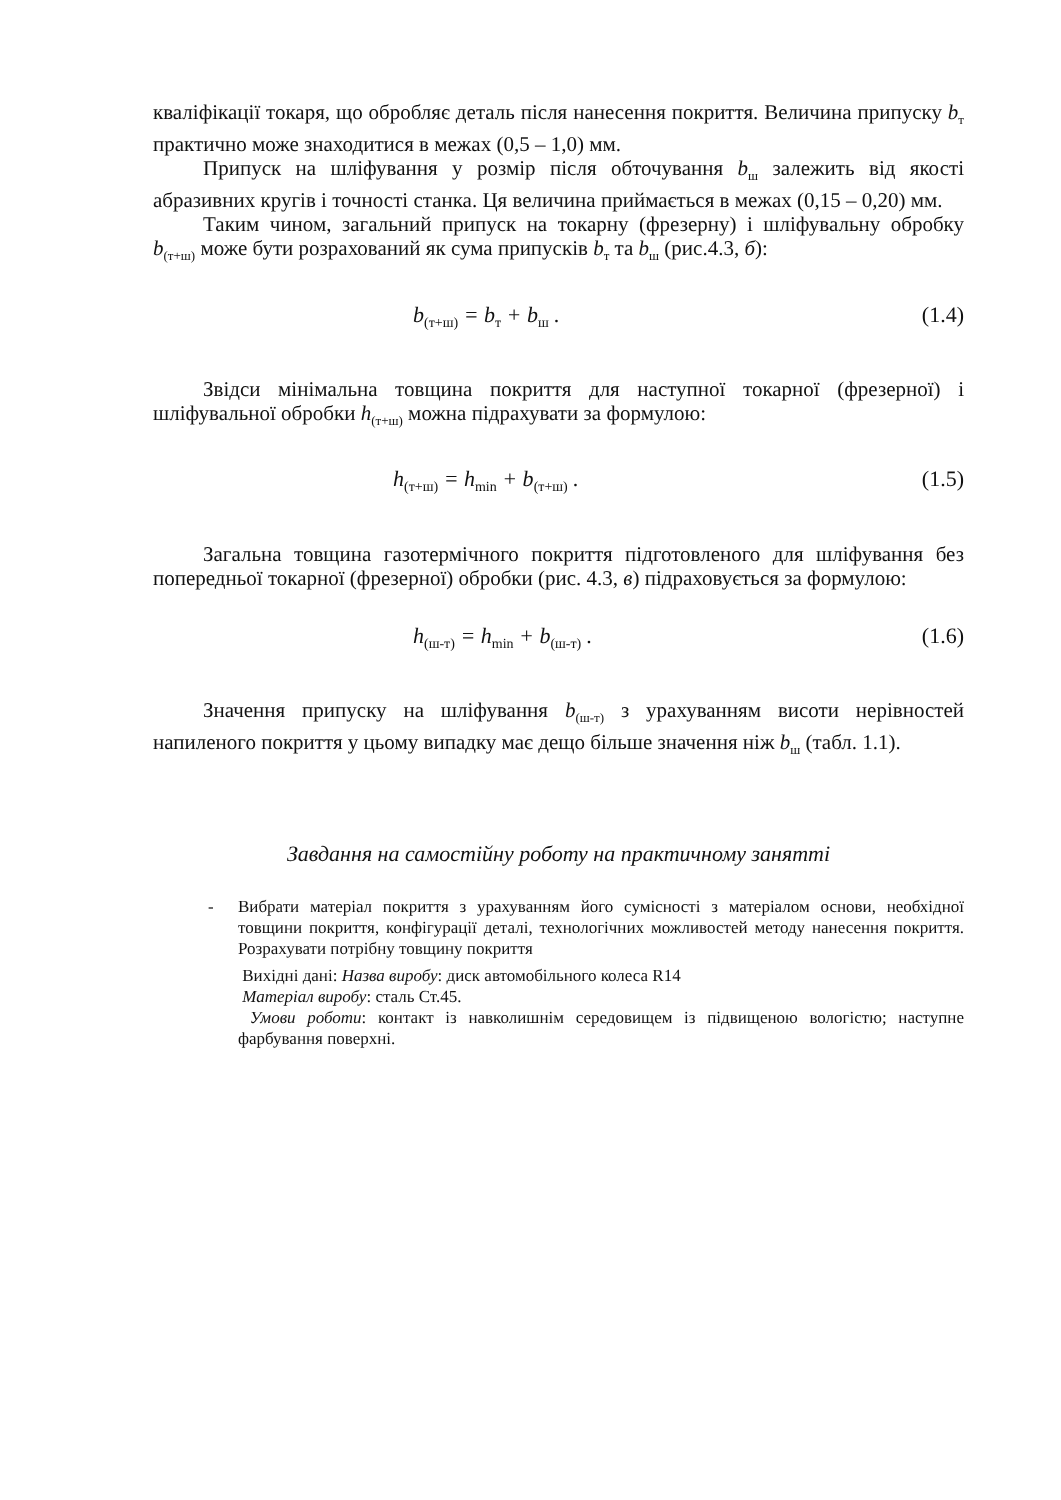кваліфікації токаря, що обробляє деталь після нанесення покриття. Величина припуску b<sub>т</sub> практично може знаходитися в межах (0,5 – 1,0) мм.
Припуск на шліфування у розмір після обточування b<sub>ш</sub> залежить від якості абразивних кругів і точності станка. Ця величина приймається в межах (0,15 – 0,20) мм.
Таким чином, загальний припуск на токарну (фрезерну) і шліфувальну обробку b<sub>(т+ш)</sub> може бути розрахований як сума припусків b<sub>т</sub> та b<sub>ш</sub> (рис.4.3, б):
b<sub>(т+ш)</sub> = b<sub>т</sub> + b<sub>ш</sub> . (1.4)
Звідси мінімальна товщина покриття для наступної токарної (фрезерної) і шліфувальної обробки h<sub>(т+ш)</sub> можна підрахувати за формулою:
h<sub>(т+ш)</sub> = h<sub>min</sub> + b<sub>(т+ш)</sub> . (1.5)
Загальна товщина газотермічного покриття підготовленого для шліфування без попередньої токарної (фрезерної) обробки (рис. 4.3, в) підраховується за формулою:
h<sub>(ш-т)</sub> = h<sub>min</sub> + b<sub>(ш-т)</sub> . (1.6)
Значення припуску на шліфування b<sub>(ш-т)</sub> з урахуванням висоти нерівностей напиленого покриття у цьому випадку має дещо більше значення ніж b<sub>ш</sub> (табл. 1.1).
Завдання на самостійну роботу на практичному занятті
- Вибрати матеріал покриття з урахуванням його сумісності з матеріалом основи, необхідної товщини покриття, конфігурації деталі, технологічних можливостей методу нанесення покриття. Розрахувати потрібну товщину покриття
Вихідні дані: Назва виробу: диск автомобільного колеса R14
Матеріал виробу: сталь Ст.45.
Умови роботи: контакт із навколишнім середовищем із підвищеною вологістю; наступне фарбування поверхні.